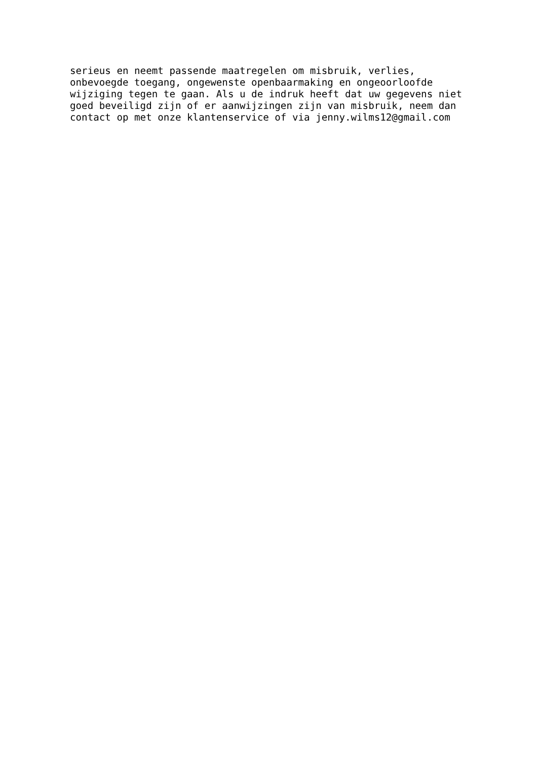serieus en neemt passende maatregelen om misbruik, verlies,
onbevoegde toegang, ongewenste openbaarmaking en ongeoorloofde
wijziging tegen te gaan. Als u de indruk heeft dat uw gegevens niet
goed beveiligd zijn of er aanwijzingen zijn van misbruik, neem dan
contact op met onze klantenservice of via jenny.wilms12@gmail.com